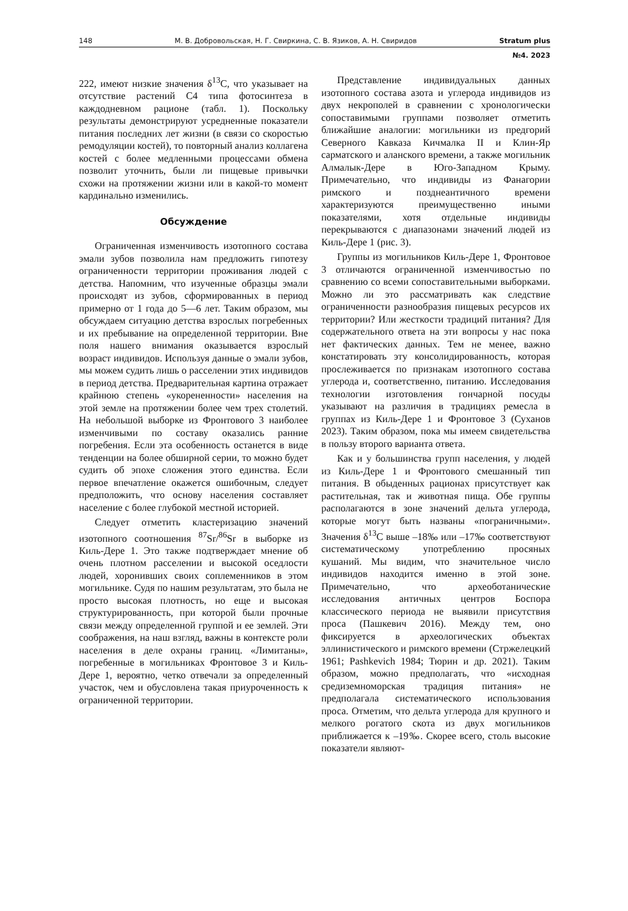148 М. В. Добровольская, Н. Г. Свиркина, С. В. Язиков, А. Н. Свиридов Stratum plus
№4. 2023
222, имеют низкие значения δ<sup>13</sup>C, что указывает на отсутствие растений C4 типа фотосинтеза в каждодневном рационе (табл. 1). Поскольку результаты демонстрируют усредненные показатели питания последних лет жизни (в связи со скоростью ремодуляции костей), то повторный анализ коллагена костей с более медленными процессами обмена позволит уточнить, были ли пищевые привычки схожи на протяжении жизни или в какой-то момент кардинально изменились.
Обсуждение
Ограниченная изменчивость изотопного состава эмали зубов позволила нам предложить гипотезу ограниченности территории проживания людей с детства. Напомним, что изученные образцы эмали происходят из зубов, сформированных в период примерно от 1 года до 5—6 лет. Таким образом, мы обсуждаем ситуацию детства взрослых погребенных и их пребывание на определенной территории. Вне поля нашего внимания оказывается взрослый возраст индивидов. Используя данные о эмали зубов, мы можем судить лишь о расселении этих индивидов в период детства. Предварительная картина отражает крайнюю степень «укорененности» населения на этой земле на протяжении более чем трех столетий. На небольшой выборке из Фронтового 3 наиболее изменчивыми по составу оказались ранние погребения. Если эта особенность останется в виде тенденции на более обширной серии, то можно будет судить об эпохе сложения этого единства. Если первое впечатление окажется ошибочным, следует предположить, что основу населения составляет население с более глубокой местной историей.
Следует отметить кластеризацию значений изотопного соотношения <sup>87</sup>Sr/<sup>86</sup>Sr в выборке из Киль-Дере 1. Это также подтверждает мнение об очень плотном расселении и высокой оседлости людей, хоронивших своих соплеменников в этом могильнике. Судя по нашим результатам, это была не просто высокая плотность, но еще и высокая структурированность, при которой были прочные связи между определенной группой и ее землей. Эти соображения, на наш взгляд, важны в контексте роли населения в деле охраны границ. «Лимитаны», погребенные в могильниках Фронтовое 3 и Киль-Дере 1, вероятно, четко отвечали за определенный участок, чем и обусловлена такая приуроченность к ограниченной территории.
Представление индивидуальных данных изотопного состава азота и углерода индивидов из двух некрополей в сравнении с хронологически сопоставимыми группами позволяет отметить ближайшие аналогии: могильники из предгорий Северного Кавказа Кичмалка II и Клин-Яр сарматского и аланского времени, а также могильник Алмалык-Дере в Юго-Западном Крыму. Примечательно, что индивиды из Фанагории римского и позднеантичного времени характеризуются преимущественно иными показателями, хотя отдельные индивиды перекрываются с диапазонами значений людей из Киль-Дере 1 (рис. 3).
Группы из могильников Киль-Дере 1, Фронтовое 3 отличаются ограниченной изменчивостью по сравнению со всеми сопоставительными выборками. Можно ли это рассматривать как следствие ограниченности разнообразия пищевых ресурсов их территории? Или жесткости традиций питания? Для содержательного ответа на эти вопросы у нас пока нет фактических данных. Тем не менее, важно констатировать эту консолидированность, которая прослеживается по признакам изотопного состава углерода и, соответственно, питанию. Исследования технологии изготовления гончарной посуды указывают на различия в традициях ремесла в группах из Киль-Дере 1 и Фронтовое 3 (Суханов 2023). Таким образом, пока мы имеем свидетельства в пользу второго варианта ответа.
Как и у большинства групп населения, у людей из Киль-Дере 1 и Фронтового смешанный тип питания. В обыденных рационах присутствует как растительная, так и животная пища. Обе группы располагаются в зоне значений дельта углерода, которые могут быть названы «пограничными». Значения δ<sup>13</sup>C выше –18‰ или –17‰ соответствуют систематическому употреблению просяных кушаний. Мы видим, что значительное число индивидов находится именно в этой зоне. Примечательно, что археоботанические исследования античных центров Боспора классического периода не выявили присутствия проса (Пашкевич 2016). Между тем, оно фиксируется в археологических объектах эллинистического и римского времени (Стржелецкий 1961; Pashkevich 1984; Тюрин и др. 2021). Таким образом, можно предполагать, что «исходная средиземноморская традиция питания» не предполагала систематического использования проса. Отметим, что дельта углерода для крупного и мелкого рогатого скота из двух могильников приближается к –19‰. Скорее всего, столь высокие показатели являют-